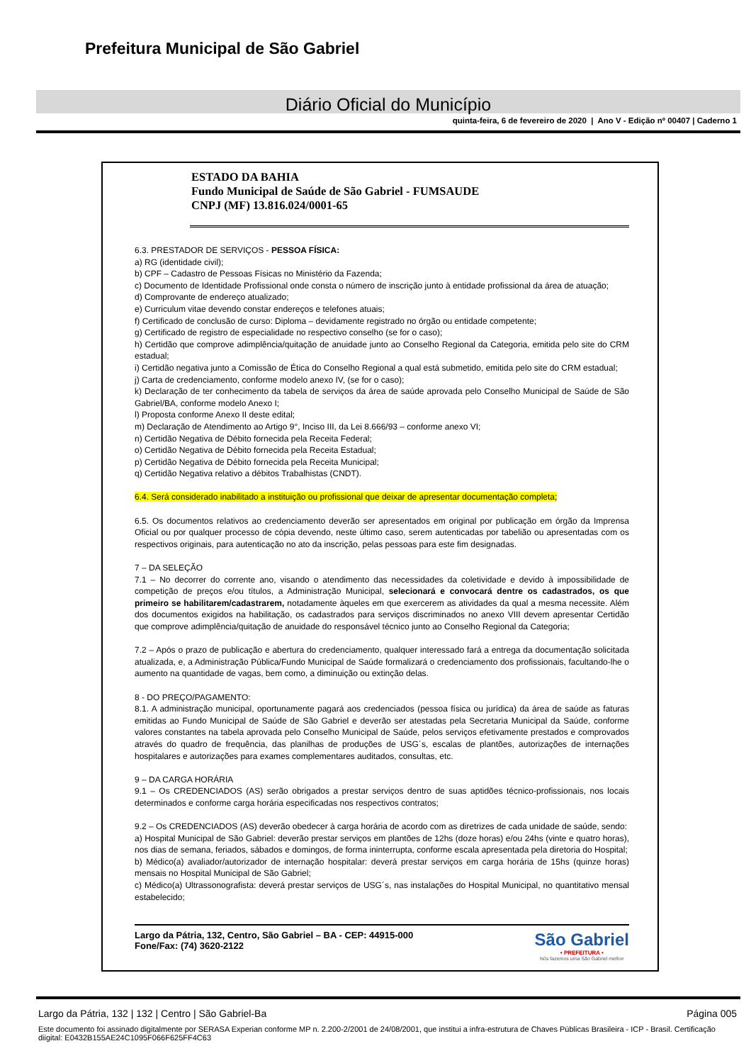Prefeitura Municipal de São Gabriel
Diário Oficial do Município
quinta-feira, 6 de fevereiro de 2020 | Ano V - Edição nº 00407 | Caderno 1
ESTADO DA BAHIA
Fundo Municipal de Saúde de São Gabriel - FUMSAUDE
CNPJ (MF) 13.816.024/0001-65
6.3. PRESTADOR DE SERVIÇOS - PESSOA FÍSICA:
a) RG (identidade civil);
b) CPF – Cadastro de Pessoas Físicas no Ministério da Fazenda;
c) Documento de Identidade Profissional onde consta o número de inscrição junto à entidade profissional da área de atuação;
d) Comprovante de endereço atualizado;
e) Curriculum vitae devendo constar endereços e telefones atuais;
f) Certificado de conclusão de curso: Diploma – devidamente registrado no órgão ou entidade competente;
g) Certificado de registro de especialidade no respectivo conselho (se for o caso);
h) Certidão que comprove adimplência/quitação de anuidade junto ao Conselho Regional da Categoria, emitida pelo site do CRM estadual;
i) Certidão negativa junto a Comissão de Ética do Conselho Regional a qual está submetido, emitida pelo site do CRM estadual;
j) Carta de credenciamento, conforme modelo anexo IV, (se for o caso);
k) Declaração de ter conhecimento da tabela de serviços da área de saúde aprovada pelo Conselho Municipal de Saúde de São Gabriel/BA, conforme modelo Anexo I;
l) Proposta conforme Anexo II deste edital;
m) Declaração de Atendimento ao Artigo 9°, Inciso III, da Lei 8.666/93 – conforme anexo VI;
n) Certidão Negativa de Débito fornecida pela Receita Federal;
o) Certidão Negativa de Débito fornecida pela Receita Estadual;
p) Certidão Negativa de Débito fornecida pela Receita Municipal;
q) Certidão Negativa relativo a débitos Trabalhistas (CNDT).
6.4. Será considerado inabilitado a instituição ou profissional que deixar de apresentar documentação completa;
6.5. Os documentos relativos ao credenciamento deverão ser apresentados em original por publicação em órgão da Imprensa Oficial ou por qualquer processo de cópia devendo, neste último caso, serem autenticadas por tabelião ou apresentadas com os respectivos originais, para autenticação no ato da inscrição, pelas pessoas para este fim designadas.
7 – DA SELEÇÃO
7.1 – No decorrer do corrente ano, visando o atendimento das necessidades da coletividade e devido à impossibilidade de competição de preços e/ou títulos, a Administração Municipal, selecionará e convocará dentre os cadastrados, os que primeiro se habilitarem/cadastrarem, notadamente àqueles em que exercerem as atividades da qual a mesma necessite. Além dos documentos exigidos na habilitação, os cadastrados para serviços discriminados no anexo VIII devem apresentar Certidão que comprove adimplência/quitação de anuidade do responsável técnico junto ao Conselho Regional da Categoria;
7.2 – Após o prazo de publicação e abertura do credenciamento, qualquer interessado fará a entrega da documentação solicitada atualizada, e, a Administração Pública/Fundo Municipal de Saúde formalizará o credenciamento dos profissionais, facultando-lhe o aumento na quantidade de vagas, bem como, a diminuição ou extinção delas.
8 - DO PREÇO/PAGAMENTO:
8.1. A administração municipal, oportunamente pagará aos credenciados (pessoa física ou jurídica) da área de saúde as faturas emitidas ao Fundo Municipal de Saúde de São Gabriel e deverão ser atestadas pela Secretaria Municipal da Saúde, conforme valores constantes na tabela aprovada pelo Conselho Municipal de Saúde, pelos serviços efetivamente prestados e comprovados através do quadro de frequência, das planilhas de produções de USG´s, escalas de plantões, autorizações de internações hospitalares e autorizações para exames complementares auditados, consultas, etc.
9 – DA CARGA HORÁRIA
9.1 – Os CREDENCIADOS (AS) serão obrigados a prestar serviços dentro de suas aptidões técnico-profissionais, nos locais determinados e conforme carga horária especificadas nos respectivos contratos;
9.2 – Os CREDENCIADOS (AS) deverão obedecer à carga horária de acordo com as diretrizes de cada unidade de saúde, sendo:
a) Hospital Municipal de São Gabriel: deverão prestar serviços em plantões de 12hs (doze horas) e/ou 24hs (vinte e quatro horas), nos dias de semana, feriados, sábados e domingos, de forma ininterrupta, conforme escala apresentada pela diretoria do Hospital;
b) Médico(a) avaliador/autorizador de internação hospitalar: deverá prestar serviços em carga horária de 15hs (quinze horas) mensais no Hospital Municipal de São Gabriel;
c) Médico(a) Ultrassonografista: deverá prestar serviços de USG´s, nas instalações do Hospital Municipal, no quantitativo mensal estabelecido;
Largo da Pátria, 132, Centro, São Gabriel – BA - CEP: 44915-000
Fone/Fax: (74) 3620-2122
São Gabriel
• PREFEITURA •
Nós fazemos uma São Gabriel melhor
Largo da Pátria, 132 | 132 | Centro | São Gabriel-Ba Página 005
Este documento foi assinado digitalmente por SERASA Experian conforme MP n. 2.200-2/2001 de 24/08/2001, que institui a infra-estrutura de Chaves Públicas Brasileira - ICP - Brasil. Certificação diigital: E0432B155AE24C1095F066F625FF4C63